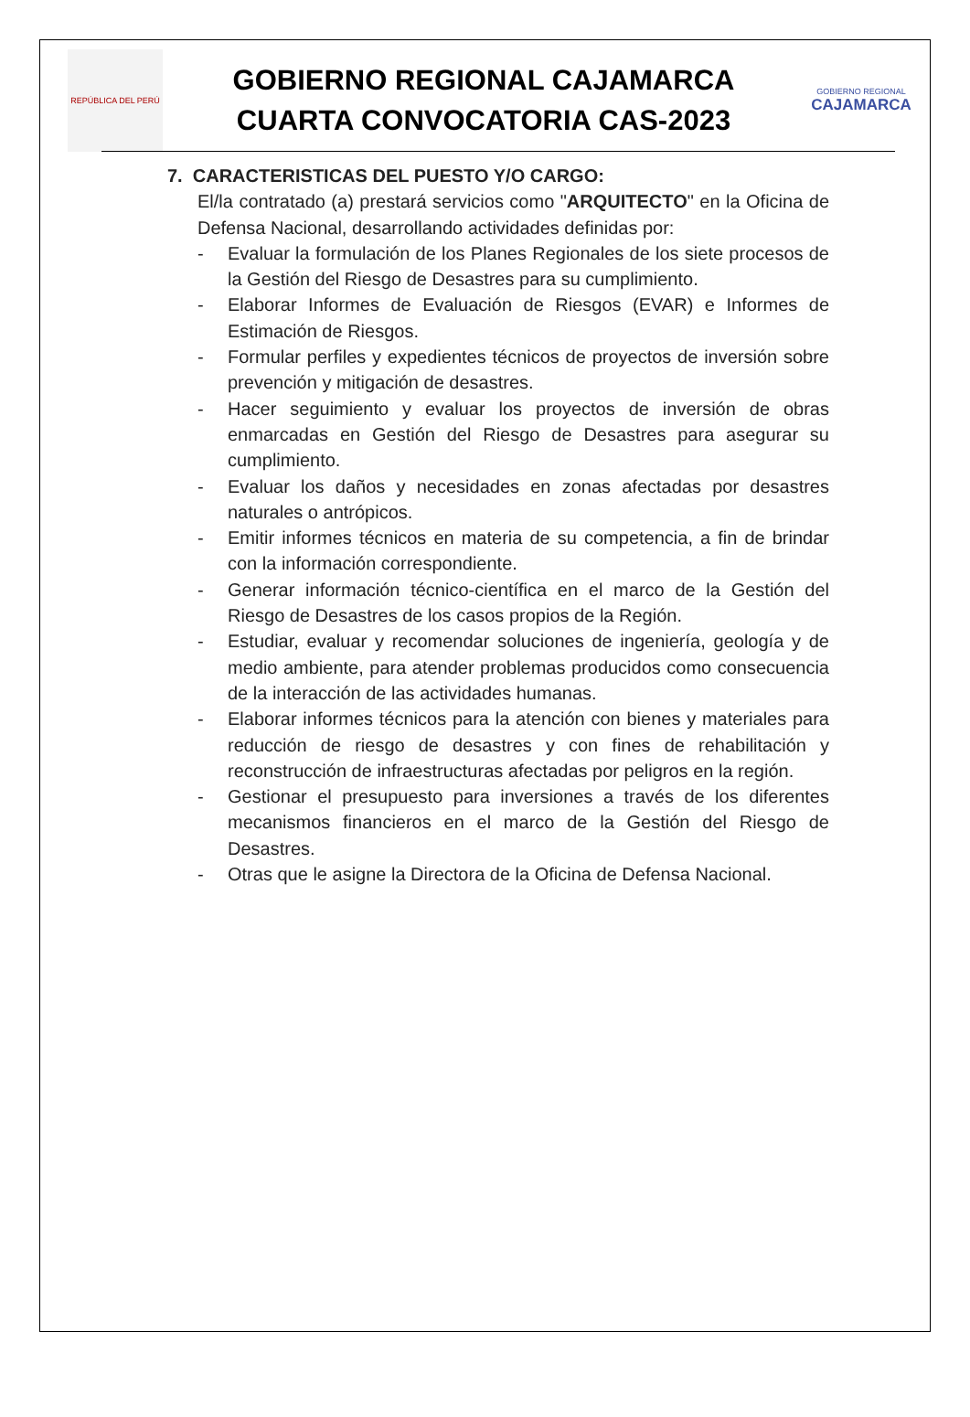REPÚBLICA DEL PERÚ
GOBIERNO REGIONAL CAJAMARCA
CUARTA CONVOCATORIA CAS-2023
GOBIERNO REGIONAL
CAJAMARCA
7. CARACTERISTICAS DEL PUESTO Y/O CARGO:
El/la contratado (a) prestará servicios como "ARQUITECTO" en la Oficina de Defensa Nacional, desarrollando actividades definidas por:
- Evaluar la formulación de los Planes Regionales de los siete procesos de la Gestión del Riesgo de Desastres para su cumplimiento.
- Elaborar Informes de Evaluación de Riesgos (EVAR) e Informes de Estimación de Riesgos.
- Formular perfiles y expedientes técnicos de proyectos de inversión sobre prevención y mitigación de desastres.
- Hacer seguimiento y evaluar los proyectos de inversión de obras enmarcadas en Gestión del Riesgo de Desastres para asegurar su cumplimiento.
- Evaluar los daños y necesidades en zonas afectadas por desastres naturales o antrópicos.
- Emitir informes técnicos en materia de su competencia, a fin de brindar con la información correspondiente.
- Generar información técnico-científica en el marco de la Gestión del Riesgo de Desastres de los casos propios de la Región.
- Estudiar, evaluar y recomendar soluciones de ingeniería, geología y de medio ambiente, para atender problemas producidos como consecuencia de la interacción de las actividades humanas.
- Elaborar informes técnicos para la atención con bienes y materiales para reducción de riesgo de desastres y con fines de rehabilitación y reconstrucción de infraestructuras afectadas por peligros en la región.
- Gestionar el presupuesto para inversiones a través de los diferentes mecanismos financieros en el marco de la Gestión del Riesgo de Desastres.
- Otras que le asigne la Directora de la Oficina de Defensa Nacional.